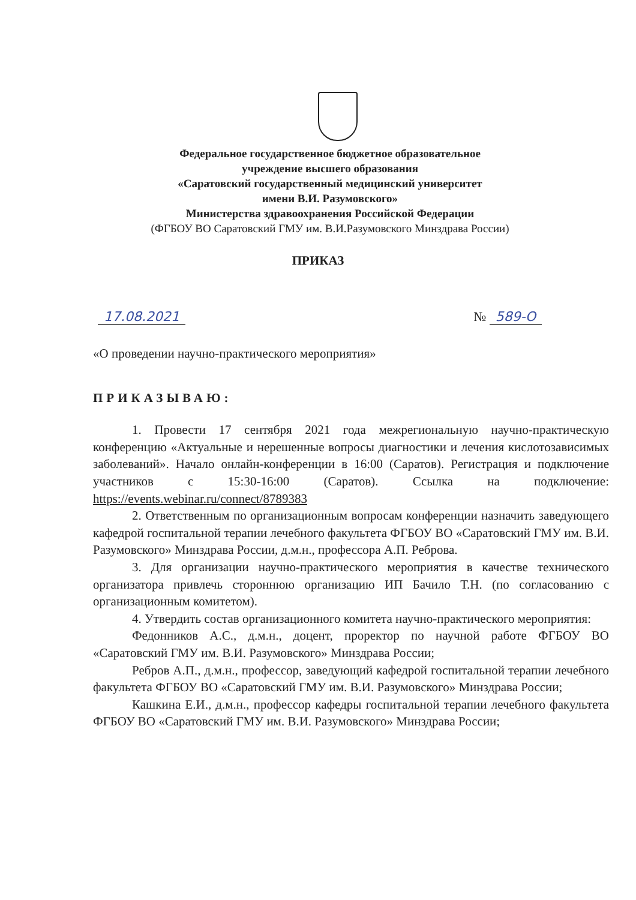Федеральное государственное бюджетное образовательное
учреждение высшего образования
«Саратовский государственный медицинский университет
имени В.И. Разумовского»
Министерства здравоохранения Российской Федерации
(ФГБОУ ВО Саратовский ГМУ им. В.И.Разумовского Минздрава России)
ПРИКАЗ
17.08.2021 № 589-О
«О проведении научно-практического мероприятия»
ПРИКАЗЫВАЮ:
1. Провести 17 сентября 2021 года межрегиональную научно-практическую конференцию «Актуальные и нерешенные вопросы диагностики и лечения кислотозависимых заболеваний». Начало онлайн-конференции в 16:00 (Саратов). Регистрация и подключение участников с 15:30-16:00 (Саратов). Ссылка на подключение: https://events.webinar.ru/connect/8789383
2. Ответственным по организационным вопросам конференции назначить заведующего кафедрой госпитальной терапии лечебного факультета ФГБОУ ВО «Саратовский ГМУ им. В.И. Разумовского» Минздрава России, д.м.н., профессора А.П. Реброва.
3. Для организации научно-практического мероприятия в качестве технического организатора привлечь стороннюю организацию ИП Бачило Т.Н. (по согласованию с организационным комитетом).
4. Утвердить состав организационного комитета научно-практического мероприятия:
Федонников А.С., д.м.н., доцент, проректор по научной работе ФГБОУ ВО «Саратовский ГМУ им. В.И. Разумовского» Минздрава России;
Ребров А.П., д.м.н., профессор, заведующий кафедрой госпитальной терапии лечебного факультета ФГБОУ ВО «Саратовский ГМУ им. В.И. Разумовского» Минздрава России;
Кашкина Е.И., д.м.н., профессор кафедры госпитальной терапии лечебного факультета ФГБОУ ВО «Саратовский ГМУ им. В.И. Разумовского» Минздрава России;